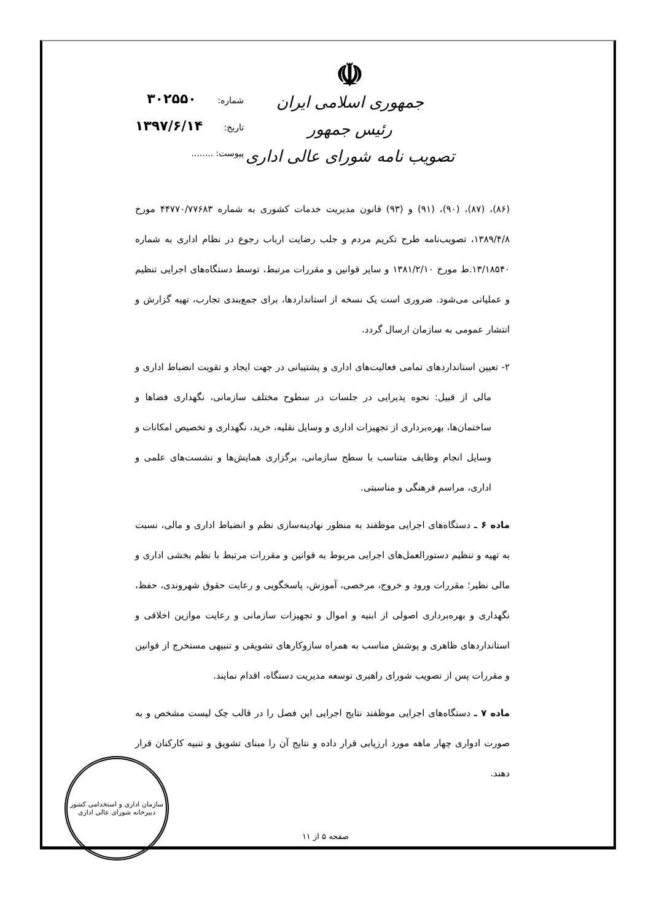☫
جمهوری اسلامی ایران
رئیس جمهور
تصویب نامه شورای عالی اداری
شماره: ۳۰۲۵۵۰
تاریخ: ۱۳۹۷/۶/۱۴
پیوست: ........
(۸۶)، (۸۷)، (۹۰)، (۹۱) و (۹۳) قانون مدیریت خدمات کشوری به شماره ۴۴۷۷۰/۷۷۶۸۳ مورخ ۱۳۸۹/۴/۸، تصویب‌نامه طرح تکریم مردم و جلب رضایت ارباب رجوع در نظام اداری به شماره ۱۳/۱۸۵۴۰.ط مورخ ۱۳۸۱/۲/۱۰ و سایر قوانین و مقررات مرتبط، توسط دستگاه‌های اجرایی تنظیم و عملیاتی می‌شود. ضروری است یک نسخه از استانداردها، برای جمع‌بندی تجارب، تهیه گزارش و انتشار عمومی به سازمان ارسال گردد.
۲- تعیین استانداردهای تمامی فعالیت‌های اداری و پشتیبانی در جهت ایجاد و تقویت انضباط اداری و مالی از قبیل: نحوه پذیرایی در جلسات در سطوح مختلف سازمانی، نگهداری فضاها و ساختمان‌ها، بهره‌برداری از تجهیزات اداری و وسایل نقلیه، خرید، نگهداری و تخصیص امکانات و وسایل انجام وظایف متناسب با سطح سازمانی، برگزاری همایش‌ها و نشست‌های علمی و اداری، مراسم فرهنگی و مناسبتی.
ماده ۶ ـ دستگاه‌های اجرایی موظفند به منظور نهادینه‌سازی نظم و انضباط اداری و مالی، نسبت به تهیه و تنظیم دستورالعمل‌های اجرایی مربوط به قوانین و مقررات مرتبط با نظم بخشی اداری و مالی نظیر؛ مقررات ورود و خروج، مرخصی، آموزش، پاسخگویی و رعایت حقوق شهروندی، حفظ، نگهداری و بهره‌برداری اصولی از ابنیه و اموال و تجهیزات سازمانی و رعایت موازین اخلاقی و استانداردهای ظاهری و پوشش مناسب به همراه سازوکارهای تشویقی و تنبیهی مستخرج از قوانین و مقررات پس از تصویب شورای راهبری توسعه مدیریت دستگاه، اقدام نمایند.
ماده ۷ ـ دستگاه‌های اجرایی موظفند نتایج اجرایی این فصل را در قالب چک لیست مشخص و به صورت ادواری چهار ماهه مورد ارزیابی قرار داده و نتایج آن را مبنای تشویق و تنبیه کارکنان قرار دهند.
صفحه ۵ از ۱۱
سازمان اداری و استخدامی کشور
دبیرخانه شورای عالی اداری